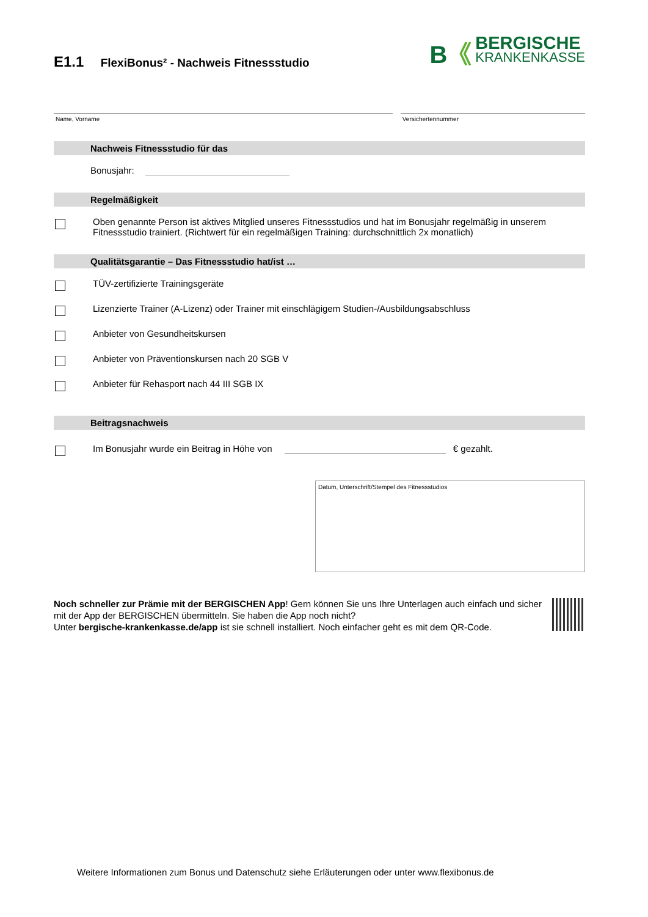E1.1 FlexiBonus² - Nachweis Fitnessstudio
B《
BERGISCHE
KRANKENKASSE
Name, Vorname Versichertennummer
Nachweis Fitnessstudio für das
Bonusjahr:
Regelmäßigkeit
Oben genannte Person ist aktives Mitglied unseres Fitnessstudios und hat im Bonusjahr regelmäßig in unserem Fitnessstudio trainiert. (Richtwert für ein regelmäßigen Training: durchschnittlich 2x monatlich)
Qualitätsgarantie – Das Fitnessstudio hat/ist …
TÜV-zertifizierte Trainingsgeräte
Lizenzierte Trainer (A-Lizenz) oder Trainer mit einschlägigem Studien-/Ausbildungsabschluss
Anbieter von Gesundheitskursen
Anbieter von Präventionskursen nach 20 SGB V
Anbieter für Rehasport nach 44 III SGB IX
Beitragsnachweis
Im Bonusjahr wurde ein Beitrag in Höhe von € gezahlt.
Datum, Unterschrift/Stempel des Fitnessstudios
Noch schneller zur Prämie mit der BERGISCHEN App! Gern können Sie uns Ihre Unterlagen auch einfach und sicher mit der App der BERGISCHEN übermitteln. Sie haben die App noch nicht?
Unter bergische-krankenkasse.de/app ist sie schnell installiert. Noch einfacher geht es mit dem QR-Code.
Weitere Informationen zum Bonus und Datenschutz siehe Erläuterungen oder unter www.flexibonus.de